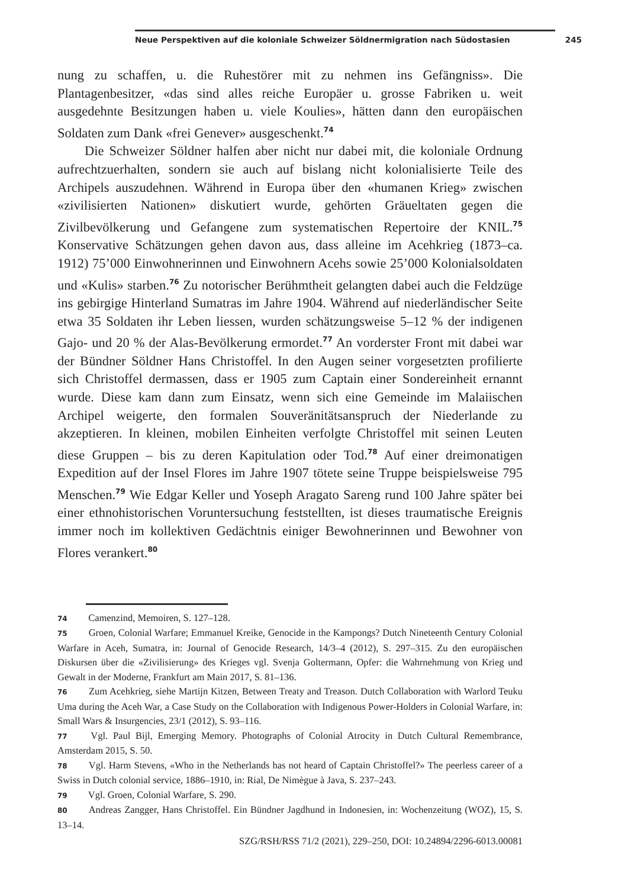Neue Perspektiven auf die koloniale Schweizer Söldnermigration nach Südostasien 245
nung zu schaffen, u. die Ruhestörer mit zu nehmen ins Gefängniss». Die Plantagenbesitzer, «das sind alles reiche Europäer u. grosse Fabriken u. weit ausgedehnte Besitzungen haben u. viele Koulies», hätten dann den europäischen Soldaten zum Dank «frei Genever» ausgeschenkt.<sup>74</sup>
Die Schweizer Söldner halfen aber nicht nur dabei mit, die koloniale Ordnung aufrechtzuerhalten, sondern sie auch auf bislang nicht kolonialisierte Teile des Archipels auszudehnen. Während in Europa über den «humanen Krieg» zwischen «zivilisierten Nationen» diskutiert wurde, gehörten Gräueltaten gegen die Zivilbevölkerung und Gefangene zum systematischen Repertoire der KNIL.<sup>75</sup> Konservative Schätzungen gehen davon aus, dass alleine im Acehkrieg (1873–ca. 1912) 75’000 Einwohnerinnen und Einwohnern Acehs sowie 25’000 Kolonialsoldaten und «Kulis» starben.<sup>76</sup> Zu notorischer Berühmtheit gelangten dabei auch die Feldzüge ins gebirgige Hinterland Sumatras im Jahre 1904. Während auf niederländischer Seite etwa 35 Soldaten ihr Leben liessen, wurden schätzungsweise 5–12 % der indigenen Gajo- und 20 % der Alas-Bevölkerung ermordet.<sup>77</sup> An vorderster Front mit dabei war der Bündner Söldner Hans Christoffel. In den Augen seiner vorgesetzten profilierte sich Christoffel dermassen, dass er 1905 zum Captain einer Sondereinheit ernannt wurde. Diese kam dann zum Einsatz, wenn sich eine Gemeinde im Malaiischen Archipel weigerte, den formalen Souveränitätsanspruch der Niederlande zu akzeptieren. In kleinen, mobilen Einheiten verfolgte Christoffel mit seinen Leuten diese Gruppen – bis zu deren Kapitulation oder Tod.<sup>78</sup> Auf einer dreimonatigen Expedition auf der Insel Flores im Jahre 1907 tötete seine Truppe beispielsweise 795 Menschen.<sup>79</sup> Wie Edgar Keller und Yoseph Aragato Sareng rund 100 Jahre später bei einer ethnohistorischen Voruntersuchung feststellten, ist dieses traumatische Ereignis immer noch im kollektiven Gedächtnis einiger Bewohnerinnen und Bewohner von Flores verankert.<sup>80</sup>
74 Camenzind, Memoiren, S. 127–128.
75 Groen, Colonial Warfare; Emmanuel Kreike, Genocide in the Kampongs? Dutch Nineteenth Century Colonial Warfare in Aceh, Sumatra, in: Journal of Genocide Research, 14/3–4 (2012), S. 297–315. Zu den europäischen Diskursen über die «Zivilisierung» des Krieges vgl. Svenja Goltermann, Opfer: die Wahrnehmung von Krieg und Gewalt in der Moderne, Frankfurt am Main 2017, S. 81–136.
76 Zum Acehkrieg, siehe Martijn Kitzen, Between Treaty and Treason. Dutch Collaboration with Warlord Teuku Uma during the Aceh War, a Case Study on the Collaboration with Indigenous Power-Holders in Colonial Warfare, in: Small Wars & Insurgencies, 23/1 (2012), S. 93–116.
77 Vgl. Paul Bijl, Emerging Memory. Photographs of Colonial Atrocity in Dutch Cultural Remembrance, Amsterdam 2015, S. 50.
78 Vgl. Harm Stevens, «Who in the Netherlands has not heard of Captain Christoffel?» The peerless career of a Swiss in Dutch colonial service, 1886–1910, in: Rial, De Nimègue à Java, S. 237–243.
79 Vgl. Groen, Colonial Warfare, S. 290.
80 Andreas Zangger, Hans Christoffel. Ein Bündner Jagdhund in Indonesien, in: Wochenzeitung (WOZ), 15, S. 13–14.
SZG/RSH/RSS 71/2 (2021), 229–250, DOI: 10.24894/2296-6013.00081